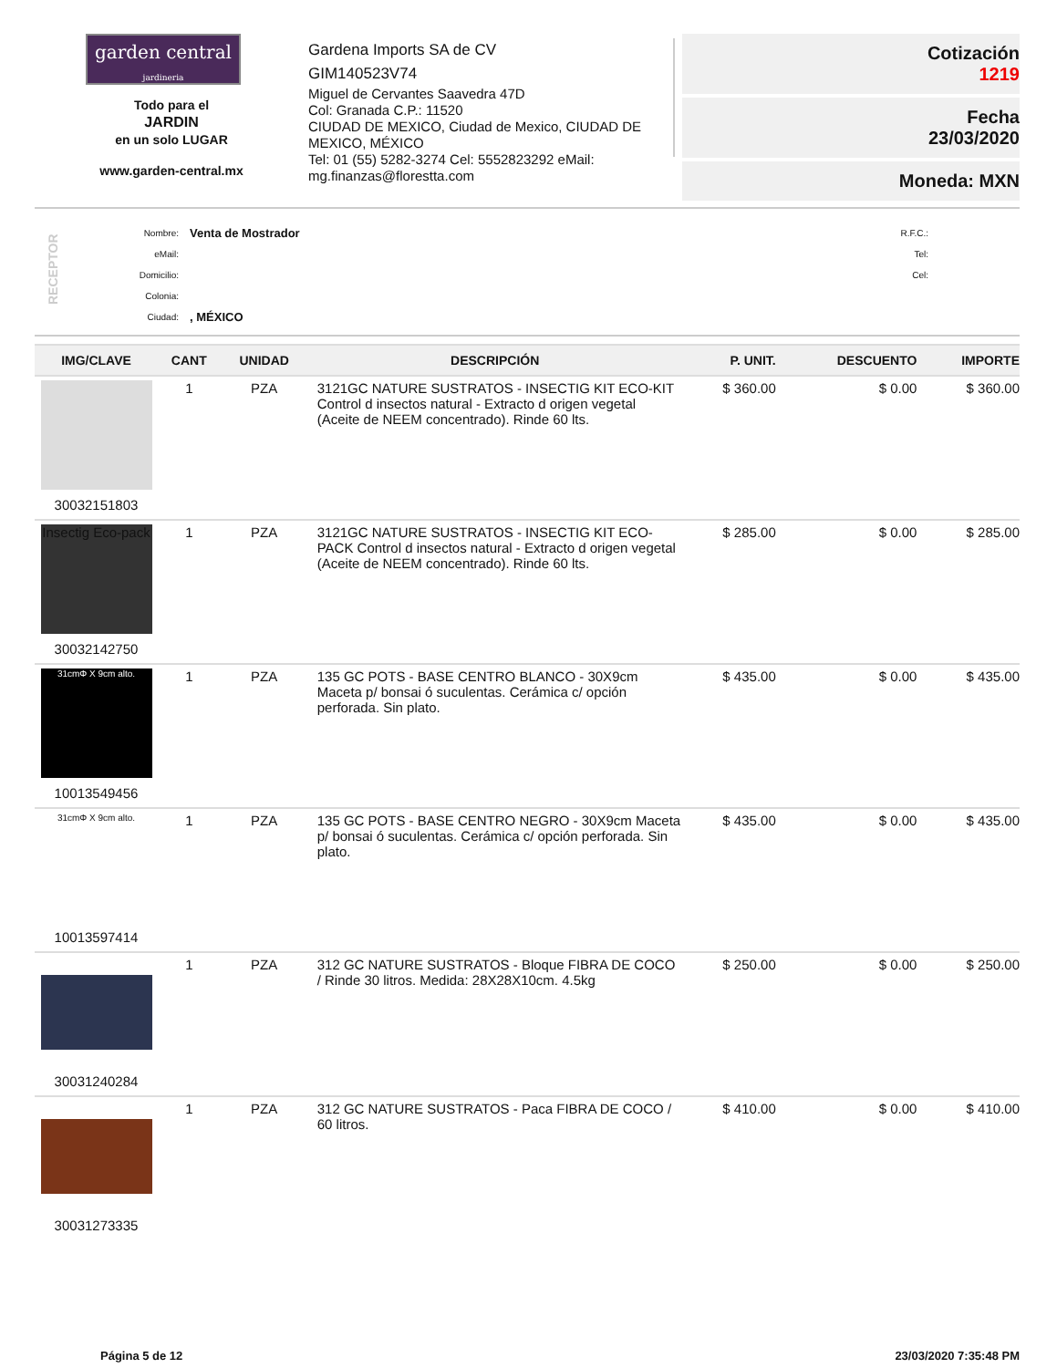garden central
jardineria
Todo para el
JARDIN
en un solo LUGAR
www.garden-central.mx
Gardena Imports SA de CV
GIM140523V74
Miguel de Cervantes Saavedra 47D
Col: Granada C.P.: 11520
CIUDAD DE MEXICO, Ciudad de Mexico, CIUDAD DE MEXICO, MÉXICO
Tel: 01 (55) 5282-3274 Cel: 5552823292 eMail: mg.finanzas@florestta.com
Cotización
1219
Fecha
23/03/2020
Moneda: MXN
RECEPTOR
Nombre:
eMail:
Domicilio:
Colonia:
Ciudad:
Venta de Mostrador
, MÉXICO
R.F.C.:
Tel:
Cel:
| IMG/CLAVE | CANT | UNIDAD | DESCRIPCIÓN | P. UNIT. | DESCUENTO | IMPORTE |
| --- | --- | --- | --- | --- | --- | --- |
| 30032151803 | 1 | PZA | 3121GC NATURE SUSTRATOS - INSECTIG KIT ECO-KIT Control d insectos natural - Extracto d origen vegetal (Aceite de NEEM concentrado). Rinde 60 lts. | $ 360.00 | $ 0.00 | $ 360.00 |
| Insectig Eco-pack 30032142750 | 1 | PZA | 3121GC NATURE SUSTRATOS - INSECTIG KIT ECO-PACK Control d insectos natural - Extracto d origen vegetal (Aceite de NEEM concentrado). Rinde 60 lts. | $ 285.00 | $ 0.00 | $ 285.00 |
| 31cmΦ X 9cm alto. 10013549456 | 1 | PZA | 135 GC POTS - BASE CENTRO BLANCO - 30X9cm Maceta p/ bonsai ó suculentas. Cerámica c/ opción perforada. Sin plato. | $ 435.00 | $ 0.00 | $ 435.00 |
| 31cmΦ X 9cm alto. 10013597414 | 1 | PZA | 135 GC POTS - BASE CENTRO NEGRO - 30X9cm Maceta p/ bonsai ó suculentas. Cerámica c/ opción perforada. Sin plato. | $ 435.00 | $ 0.00 | $ 435.00 |
| 30031240284 | 1 | PZA | 312 GC NATURE SUSTRATOS - Bloque FIBRA DE COCO / Rinde 30 litros. Medida: 28X28X10cm. 4.5kg | $ 250.00 | $ 0.00 | $ 250.00 |
| 30031273335 | 1 | PZA | 312 GC NATURE SUSTRATOS - Paca FIBRA DE COCO / 60 litros. | $ 410.00 | $ 0.00 | $ 410.00 |
Página 5 de 12 23/03/2020 7:35:48 PM